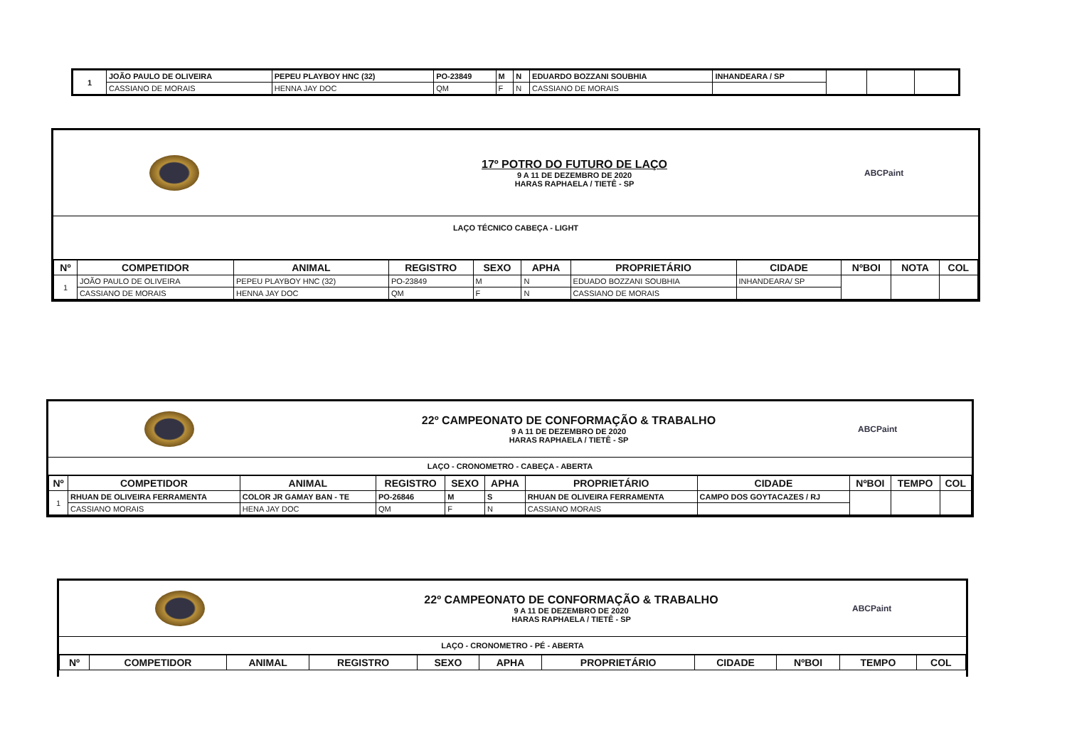| 1 | JOÃO PAULO DE OLIVEIRA | PEPEU PLAYBOY HNC (32) | PO-23849 | M | N | EDUARDO BOZZANI SOUBHIA | INHANDEARA / SP | | | |
| | CASSIANO DE MORAIS | HENNA JAY DOC | QM | F | N | CASSIANO DE MORAIS | | | | |
17º POTRO DO FUTURO DE LAÇO
9 A 11 DE DEZEMBRO DE 2020
HARAS RAPHAELA / TIETÊ - SP
ABCPaint
LAÇO TÉCNICO CABEÇA - LIGHT
| Nº | COMPETIDOR | ANIMAL | REGISTRO | SEXO | APHA | PROPRIETÁRIO | CIDADE | NºBOI | NOTA | COL |
| --- | --- | --- | --- | --- | --- | --- | --- | --- | --- | --- |
| 1 | JOÃO PAULO DE OLIVEIRA | PEPEU PLAYBOY HNC (32) | PO-23849 | M | N | EDUADO BOZZANI SOUBHIA | INHANDEARA/ SP | | | |
| | CASSIANO DE MORAIS | HENNA JAY DOC | QM | F | N | CASSIANO DE MORAIS | | | | |
22º CAMPEONATO DE CONFORMAÇÃO & TRABALHO
9 A 11 DE DEZEMBRO DE 2020
HARAS RAPHAELA / TIETÊ - SP
ABCPaint
LAÇO - CRONOMETRO - CABEÇA - ABERTA
| Nº | COMPETIDOR | ANIMAL | REGISTRO | SEXO | APHA | PROPRIETÁRIO | CIDADE | NºBOI | TEMPO | COL |
| --- | --- | --- | --- | --- | --- | --- | --- | --- | --- | --- |
| 1 | RHUAN DE OLIVEIRA FERRAMENTA | COLOR JR GAMAY BAN - TE | PO-26846 | M | S | RHUAN DE OLIVEIRA FERRAMENTA | CAMPO DOS GOYTACAZES / RJ | | | |
| | CASSIANO MORAIS | HENA JAY DOC | QM | F | N | CASSIANO MORAIS | | | | |
22º CAMPEONATO DE CONFORMAÇÃO & TRABALHO
9 A 11 DE DEZEMBRO DE 2020
HARAS RAPHAELA / TIETÊ - SP
ABCPaint
LAÇO - CRONOMETRO - PÉ - ABERTA
| Nº | COMPETIDOR | ANIMAL | REGISTRO | SEXO | APHA | PROPRIETÁRIO | CIDADE | NºBOI | TEMPO | COL |
| --- | --- | --- | --- | --- | --- | --- | --- | --- | --- | --- |